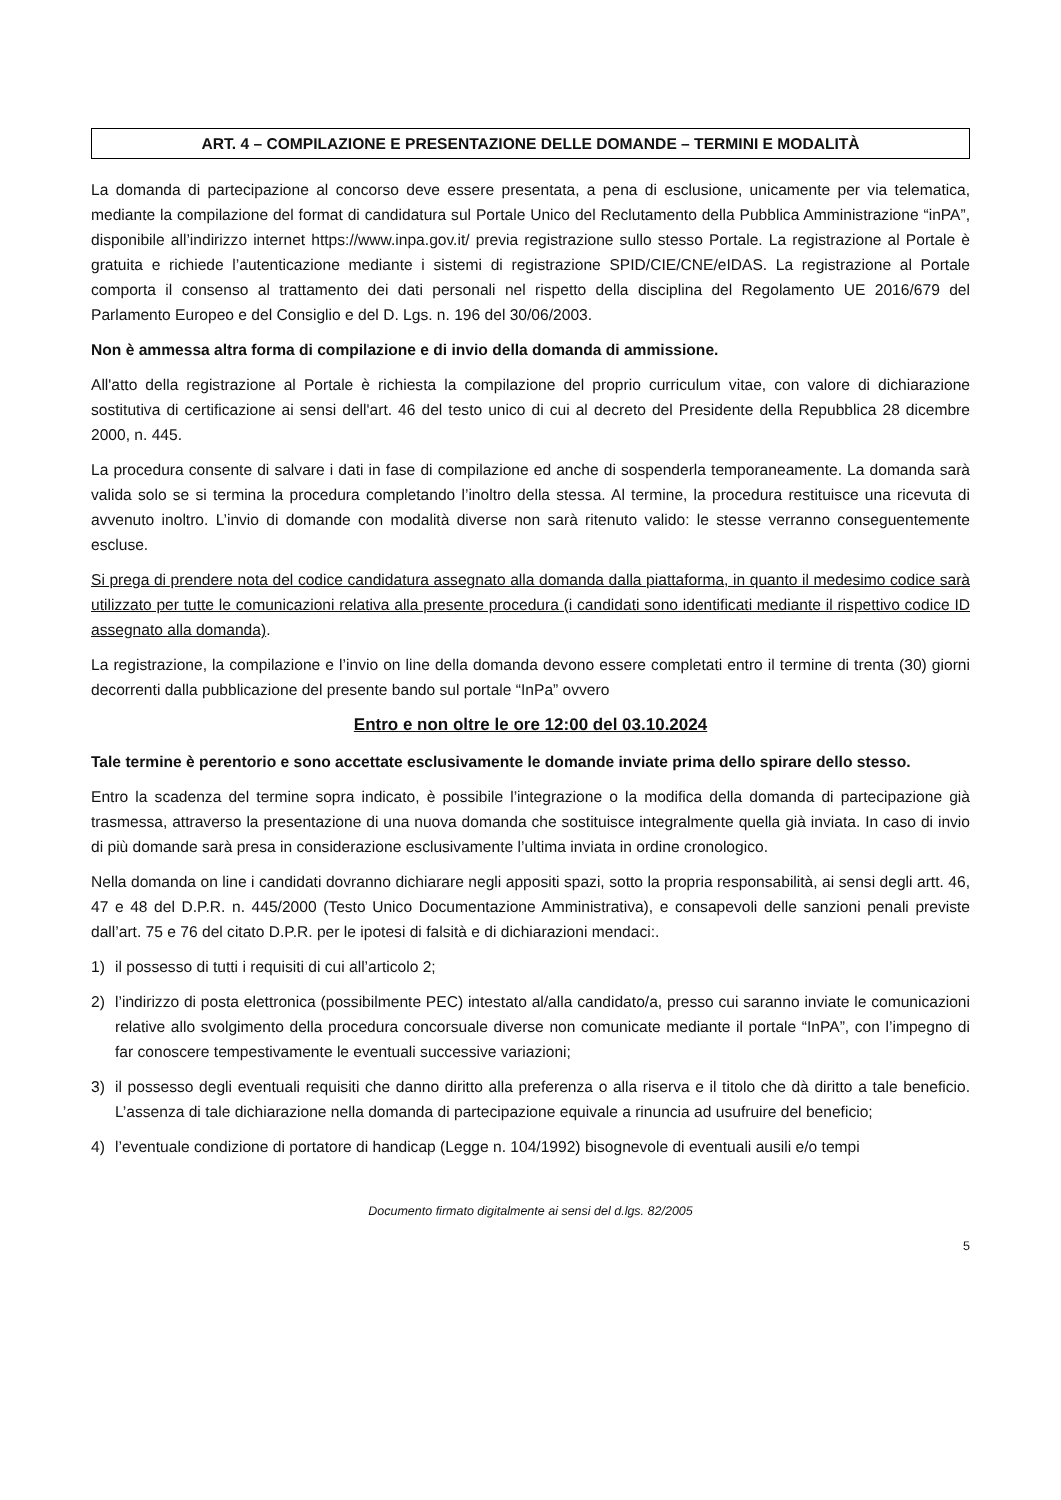ART. 4 – COMPILAZIONE E PRESENTAZIONE DELLE DOMANDE – TERMINI E MODALITÀ
La domanda di partecipazione al concorso deve essere presentata, a pena di esclusione, unicamente per via telematica, mediante la compilazione del format di candidatura sul Portale Unico del Reclutamento della Pubblica Amministrazione “inPA”, disponibile all’indirizzo internet https://www.inpa.gov.it/ previa registrazione sullo stesso Portale. La registrazione al Portale è gratuita e richiede l’autenticazione mediante i sistemi di registrazione SPID/CIE/CNE/eIDAS. La registrazione al Portale comporta il consenso al trattamento dei dati personali nel rispetto della disciplina del Regolamento UE 2016/679 del Parlamento Europeo e del Consiglio e del D. Lgs. n. 196 del 30/06/2003.
Non è ammessa altra forma di compilazione e di invio della domanda di ammissione.
All'atto della registrazione al Portale è richiesta la compilazione del proprio curriculum vitae, con valore di dichiarazione sostitutiva di certificazione ai sensi dell'art. 46 del testo unico di cui al decreto del Presidente della Repubblica 28 dicembre 2000, n. 445.
La procedura consente di salvare i dati in fase di compilazione ed anche di sospenderla temporaneamente. La domanda sarà valida solo se si termina la procedura completando l’inoltro della stessa. Al termine, la procedura restituisce una ricevuta di avvenuto inoltro. L’invio di domande con modalità diverse non sarà ritenuto valido: le stesse verranno conseguentemente escluse.
Si prega di prendere nota del codice candidatura assegnato alla domanda dalla piattaforma, in quanto il medesimo codice sarà utilizzato per tutte le comunicazioni relativa alla presente procedura (i candidati sono identificati mediante il rispettivo codice ID assegnato alla domanda).
La registrazione, la compilazione e l’invio on line della domanda devono essere completati entro il termine di trenta (30) giorni decorrenti dalla pubblicazione del presente bando sul portale “InPa” ovvero
Entro e non oltre le ore 12:00 del 03.10.2024
Tale termine è perentorio e sono accettate esclusivamente le domande inviate prima dello spirare dello stesso.
Entro la scadenza del termine sopra indicato, è possibile l’integrazione o la modifica della domanda di partecipazione già trasmessa, attraverso la presentazione di una nuova domanda che sostituisce integralmente quella già inviata. In caso di invio di più domande sarà presa in considerazione esclusivamente l’ultima inviata in ordine cronologico.
Nella domanda on line i candidati dovranno dichiarare negli appositi spazi, sotto la propria responsabilità, ai sensi degli artt. 46, 47 e 48 del D.P.R. n. 445/2000 (Testo Unico Documentazione Amministrativa), e consapevoli delle sanzioni penali previste dall’art. 75 e 76 del citato D.P.R. per le ipotesi di falsità e di dichiarazioni mendaci:.
1) il possesso di tutti i requisiti di cui all’articolo 2;
2) l’indirizzo di posta elettronica (possibilmente PEC) intestato al/alla candidato/a, presso cui saranno inviate le comunicazioni relative allo svolgimento della procedura concorsuale diverse non comunicate mediante il portale “InPA”, con l’impegno di far conoscere tempestivamente le eventuali successive variazioni;
3) il possesso degli eventuali requisiti che danno diritto alla preferenza o alla riserva e il titolo che dà diritto a tale beneficio. L’assenza di tale dichiarazione nella domanda di partecipazione equivale a rinuncia ad usufruire del beneficio;
4) l’eventuale condizione di portatore di handicap (Legge n. 104/1992) bisognevole di eventuali ausili e/o tempi
Documento firmato digitalmente ai sensi del d.lgs. 82/2005
5